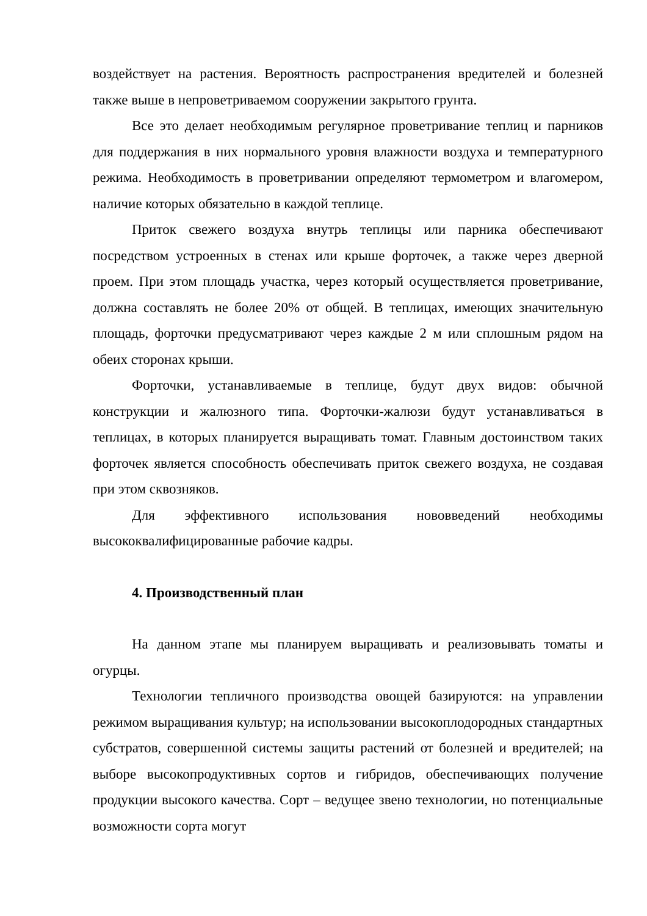воздействует на растения. Вероятность распространения вредителей и болезней также выше в непроветриваемом сооружении закрытого грунта.
Все это делает необходимым регулярное проветривание теплиц и парников для поддержания в них нормального уровня влажности воздуха и температурного режима. Необходимость в проветривании определяют термометром и влагомером, наличие которых обязательно в каждой теплице.
Приток свежего воздуха внутрь теплицы или парника обеспечивают посредством устроенных в стенах или крыше форточек, а также через дверной проем. При этом площадь участка, через который осуществляется проветривание, должна составлять не более 20% от общей. В теплицах, имеющих значительную площадь, форточки предусматривают через каждые 2 м или сплошным рядом на обеих сторонах крыши.
Форточки, устанавливаемые в теплице, будут двух видов: обычной конструкции и жалюзного типа. Форточки-жалюзи будут устанавливаться в теплицах, в которых планируется выращивать томат. Главным достоинством таких форточек является способность обеспечивать приток свежего воздуха, не создавая при этом сквозняков.
Для эффективного использования нововведений необходимы высококвалифицированные рабочие кадры.
4. Производственный план
На данном этапе мы планируем выращивать и реализовывать томаты и огурцы.
Технологии тепличного производства овощей базируются: на управлении режимом выращивания культур; на использовании высокоплодородных стандартных субстратов, совершенной системы защиты растений от болезней и вредителей; на выборе высокопродуктивных сортов и гибридов, обеспечивающих получение продукции высокого качества. Сорт – ведущее звено технологии, но потенциальные возможности сорта могут